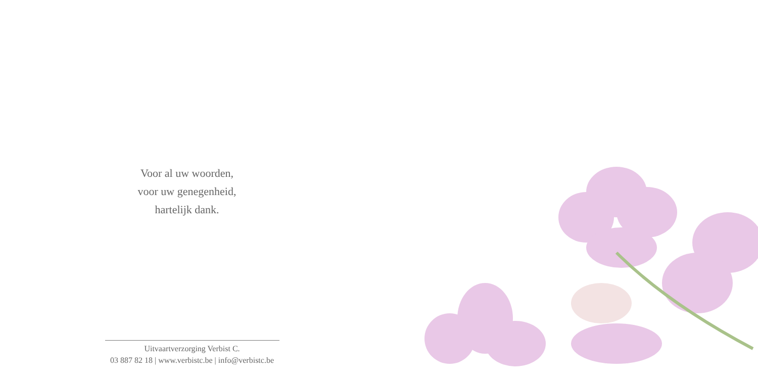Voor al uw woorden,
voor uw genegenheid,
hartelijk dank.
Uitvaartverzorging Verbist C.
03 887 82 18 | www.verbistc.be | info@verbistc.be